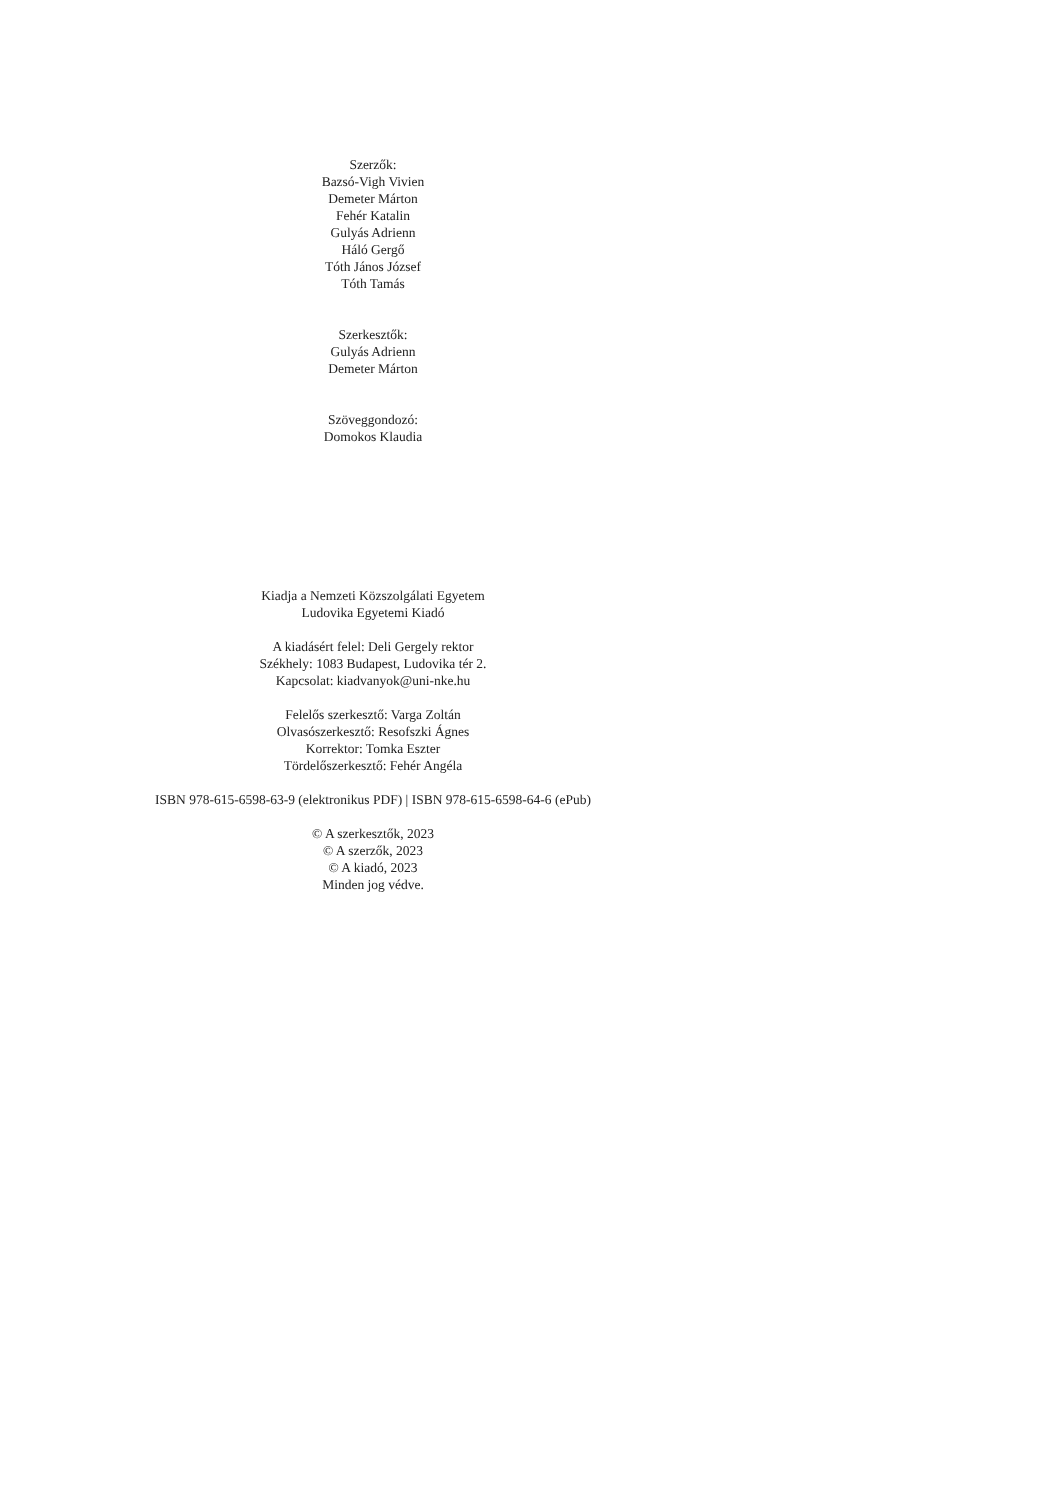Szerzők:
Bazsó-Vigh Vivien
Demeter Márton
Fehér Katalin
Gulyás Adrienn
Háló Gergő
Tóth János József
Tóth Tamás
Szerkesztők:
Gulyás Adrienn
Demeter Márton
Szöveggondozó:
Domokos Klaudia
Kiadja a Nemzeti Közszolgálati Egyetem
Ludovika Egyetemi Kiadó
A kiadásért felel: Deli Gergely rektor
Székhely: 1083 Budapest, Ludovika tér 2.
Kapcsolat: kiadvanyok@uni-nke.hu
Felelős szerkesztő: Varga Zoltán
Olvasószerkesztő: Resofszki Ágnes
Korrektor: Tomka Eszter
Tördelőszerkesztő: Fehér Angéla
ISBN 978-615-6598-63-9 (elektronikus PDF) | ISBN 978-615-6598-64-6 (ePub)
© A szerkesztők, 2023
© A szerzők, 2023
© A kiadó, 2023
Minden jog védve.